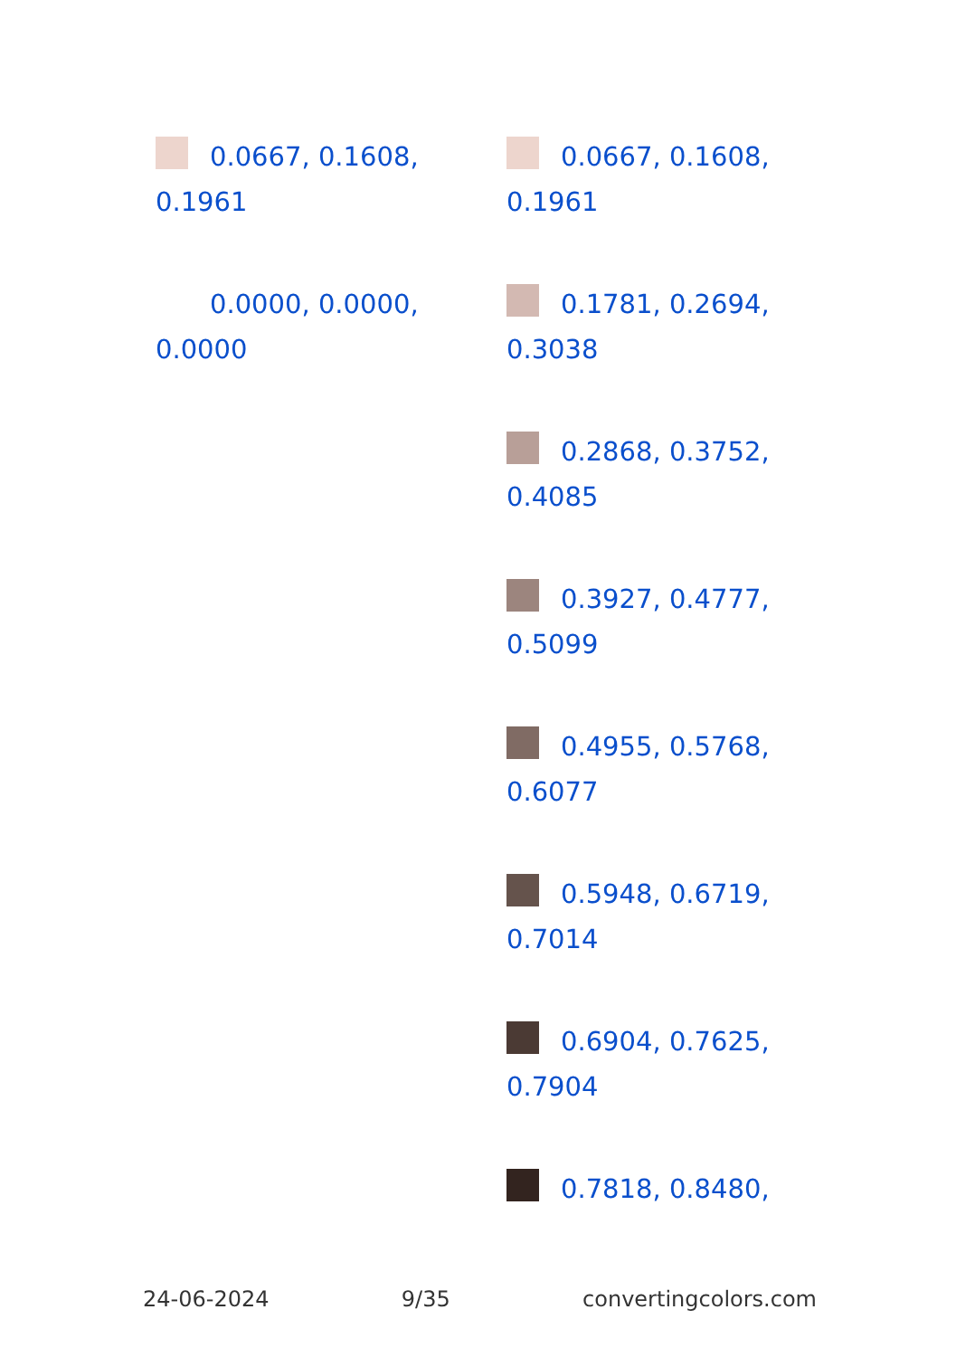0.0667, 0.1608, 0.1961
0.0000, 0.0000, 0.0000
0.0667, 0.1608, 0.1961
0.1781, 0.2694, 0.3038
0.2868, 0.3752, 0.4085
0.3927, 0.4777, 0.5099
0.4955, 0.5768, 0.6077
0.5948, 0.6719, 0.7014
0.6904, 0.7625, 0.7904
0.7818, 0.8480,
24-06-2024 9/35 convertingcolors.com